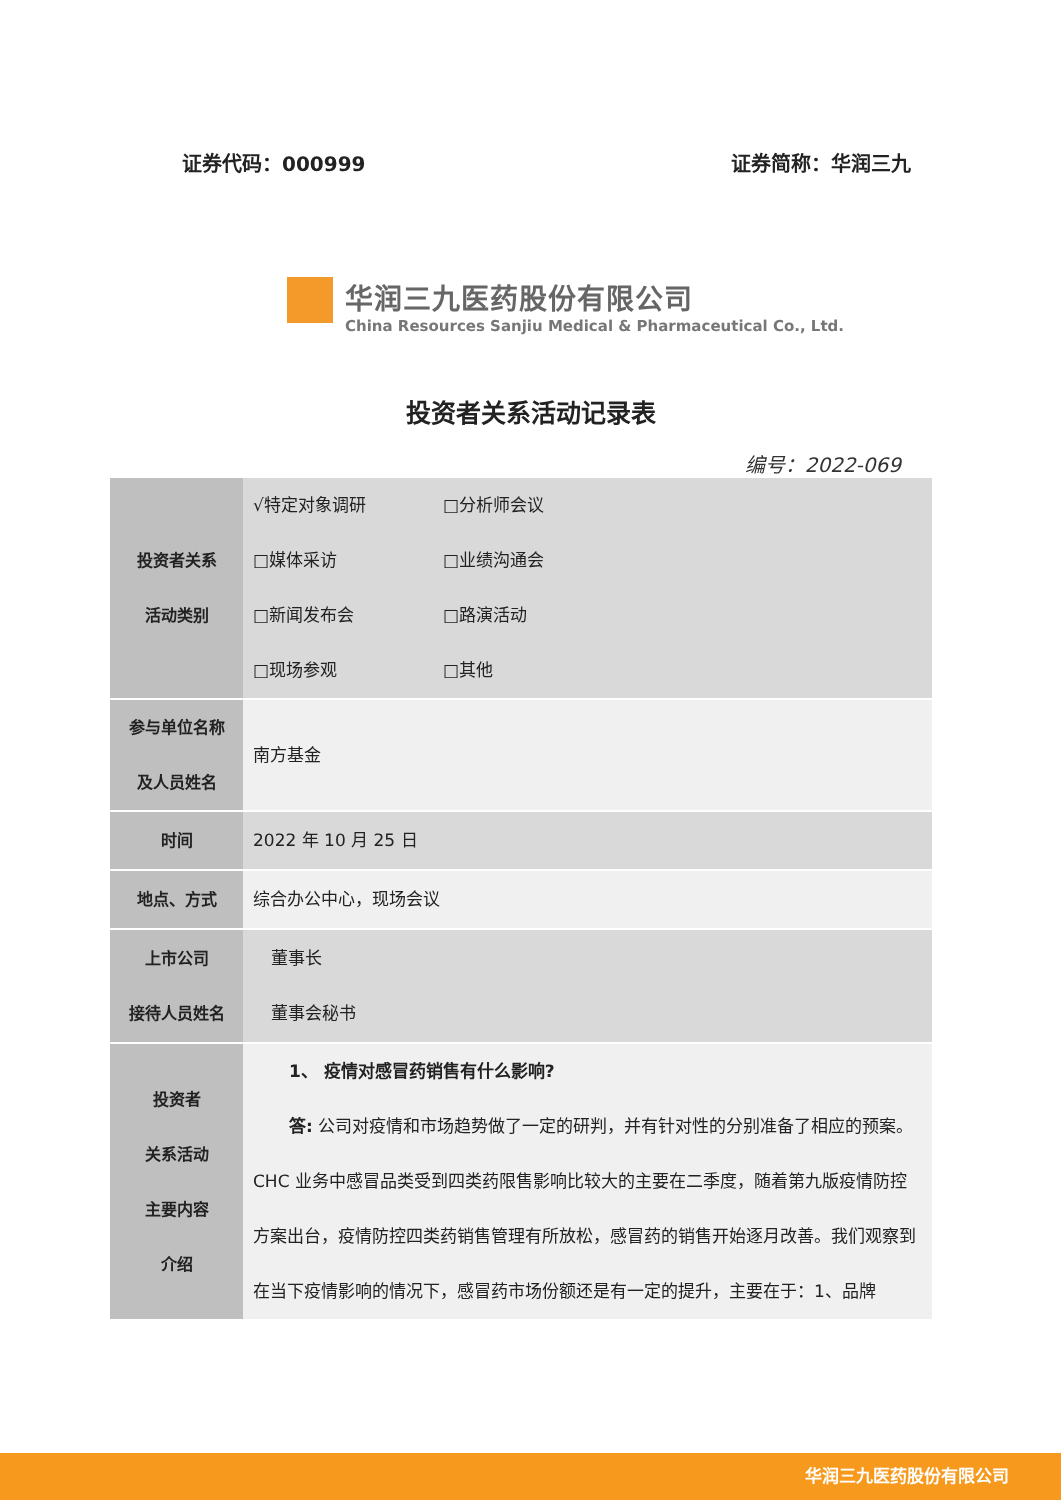证券代码：000999 证券简称：华润三九
华润三九医药股份有限公司
China Resources Sanjiu Medical & Pharmaceutical Co., Ltd.
投资者关系活动记录表
编号：2022-069
| 投资者关系 活动类别 | √特定对象调研 □分析师会议 □媒体采访 □业绩沟通会 □新闻发布会 □路演活动 □现场参观 □其他 |
| 参与单位名称 及人员姓名 | 南方基金 |
| 时间 | 2022 年 10 月 25 日 |
| 地点、方式 | 综合办公中心，现场会议 |
| 上市公司 接待人员姓名 | 董事长 董事会秘书 |
| 投资者 关系活动 主要内容 介绍 | 1、 疫情对感冒药销售有什么影响? 答: 公司对疫情和市场趋势做了一定的研判，并有针对性的分别准备了相应的预案。CHC 业务中感冒品类受到四类药限售影响比较大的主要在二季度，随着第九版疫情防控方案出台，疫情防控四类药销售管理有所放松，感冒药的销售开始逐月改善。我们观察到在当下疫情影响的情况下，感冒药市场份额还是有一定的提升，主要在于：1、品牌 |
华润三九医药股份有限公司